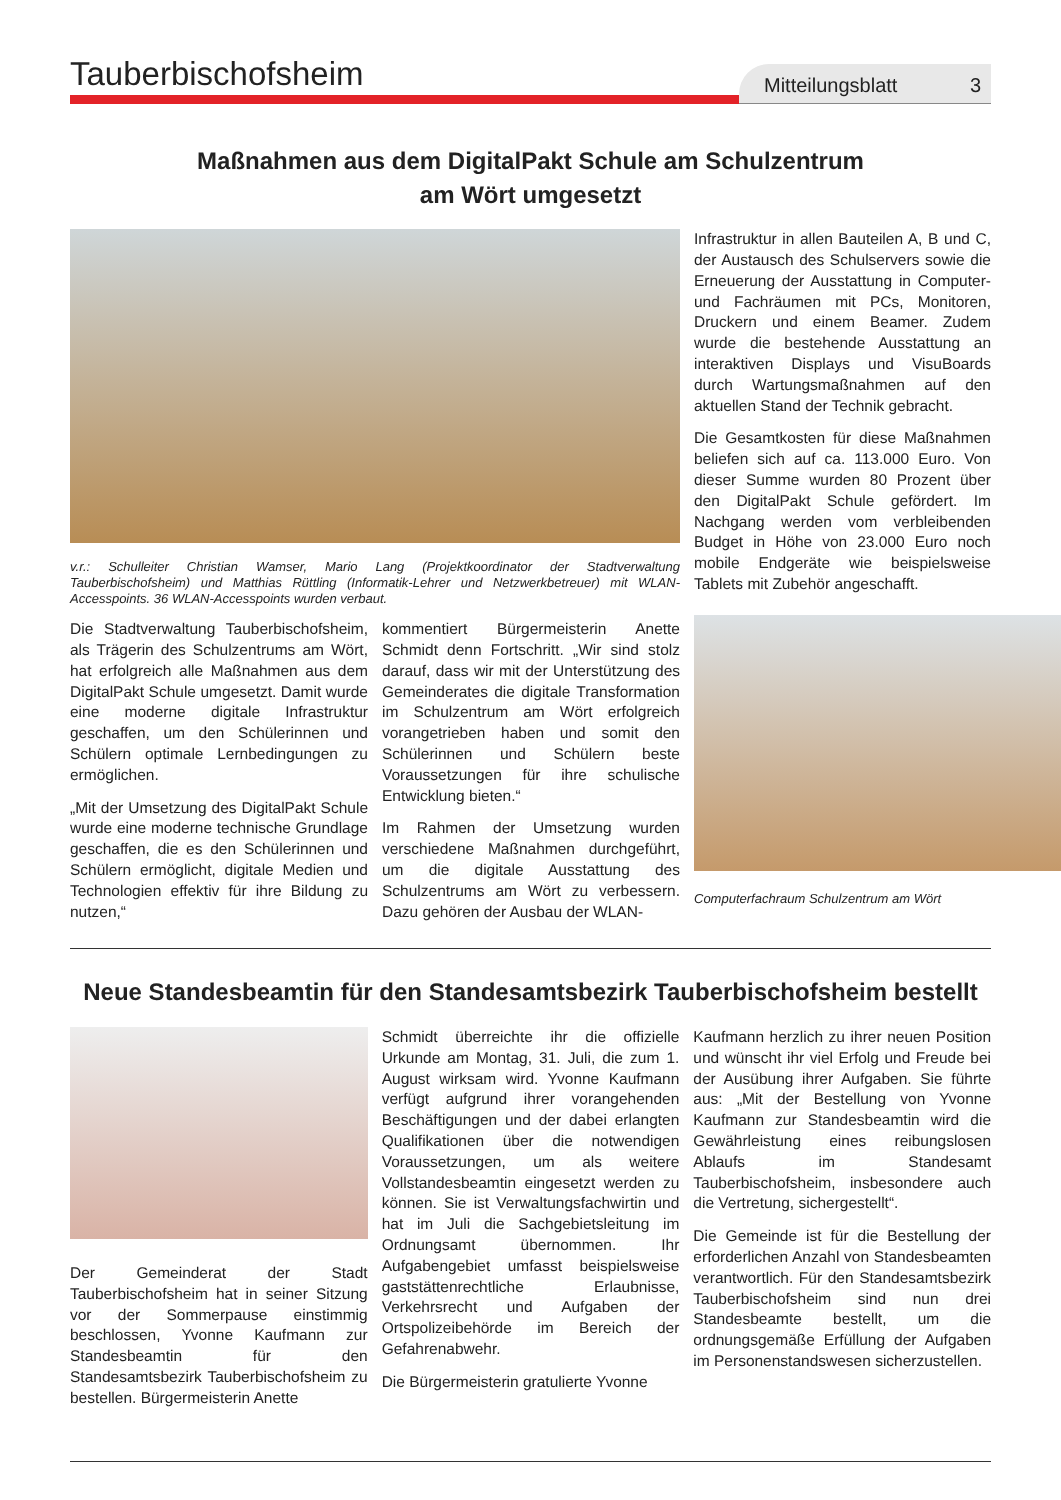Tauberbischofsheim
Mitteilungsblatt 3
Maßnahmen aus dem DigitalPakt Schule am Schulzentrum
am Wört umgesetzt
v.r.: Schulleiter Christian Wamser, Mario Lang (Projektkoordinator der Stadtverwaltung Tauberbischofsheim) und Matthias Rüttling (Informatik-Lehrer und Netzwerkbetreuer) mit WLAN-Accesspoints. 36 WLAN-Accesspoints wurden verbaut.
Die Stadtverwaltung Tauberbischofsheim, als Trägerin des Schulzentrums am Wört, hat erfolgreich alle Maßnahmen aus dem DigitalPakt Schule umgesetzt. Damit wurde eine moderne digitale Infrastruktur geschaffen, um den Schülerinnen und Schülern optimale Lernbedingungen zu ermöglichen.
„Mit der Umsetzung des DigitalPakt Schule wurde eine moderne technische Grundlage geschaffen, die es den Schülerinnen und Schülern ermöglicht, digitale Medien und Technologien effektiv für ihre Bildung zu nutzen,“
kommentiert Bürgermeisterin Anette Schmidt denn Fortschritt. „Wir sind stolz darauf, dass wir mit der Unterstützung des Gemeinderates die digitale Transformation im Schulzentrum am Wört erfolgreich vorangetrieben haben und somit den Schülerinnen und Schülern beste Voraussetzungen für ihre schulische Entwicklung bieten.“
Im Rahmen der Umsetzung wurden verschiedene Maßnahmen durchgeführt, um die digitale Ausstattung des Schulzentrums am Wört zu verbessern. Dazu gehören der Ausbau der WLAN-
Infrastruktur in allen Bauteilen A, B und C, der Austausch des Schulservers sowie die Erneuerung der Ausstattung in Computer- und Fachräumen mit PCs, Monitoren, Druckern und einem Beamer. Zudem wurde die bestehende Ausstattung an interaktiven Displays und VisuBoards durch Wartungsmaßnahmen auf den aktuellen Stand der Technik gebracht.
Die Gesamtkosten für diese Maßnahmen beliefen sich auf ca. 113.000 Euro. Von dieser Summe wurden 80 Prozent über den DigitalPakt Schule gefördert. Im Nachgang werden vom verbleibenden Budget in Höhe von 23.000 Euro noch mobile Endgeräte wie beispielsweise Tablets mit Zubehör angeschafft.
Computerfachraum Schulzentrum am Wört
Neue Standesbeamtin für den Standesamtsbezirk Tauberbischofsheim bestellt
Der Gemeinderat der Stadt Tauberbischofsheim hat in seiner Sitzung vor der Sommerpause einstimmig beschlossen, Yvonne Kaufmann zur Standesbeamtin für den Standesamtsbezirk Tauberbischofsheim zu bestellen. Bürgermeisterin Anette
Schmidt überreichte ihr die offizielle Urkunde am Montag, 31. Juli, die zum 1. August wirksam wird. Yvonne Kaufmann verfügt aufgrund ihrer vorangehenden Beschäftigungen und der dabei erlangten Qualifikationen über die notwendigen Voraussetzungen, um als weitere Vollstandesbeamtin eingesetzt werden zu können. Sie ist Verwaltungsfachwirtin und hat im Juli die Sachgebietsleitung im Ordnungsamt übernommen. Ihr Aufgabengebiet umfasst beispielsweise gaststättenrechtliche Erlaubnisse, Verkehrsrecht und Aufgaben der Ortspolizeibehörde im Bereich der Gefahrenabwehr.
Die Bürgermeisterin gratulierte Yvonne
Kaufmann herzlich zu ihrer neuen Position und wünscht ihr viel Erfolg und Freude bei der Ausübung ihrer Aufgaben. Sie führte aus: „Mit der Bestellung von Yvonne Kaufmann zur Standesbeamtin wird die Gewährleistung eines reibungslosen Ablaufs im Standesamt Tauberbischofsheim, insbesondere auch die Vertretung, sichergestellt“.
Die Gemeinde ist für die Bestellung der erforderlichen Anzahl von Standesbeamten verantwortlich. Für den Standesamtsbezirk Tauberbischofsheim sind nun drei Standesbeamte bestellt, um die ordnungsgemäße Erfüllung der Aufgaben im Personenstandswesen sicherzustellen.